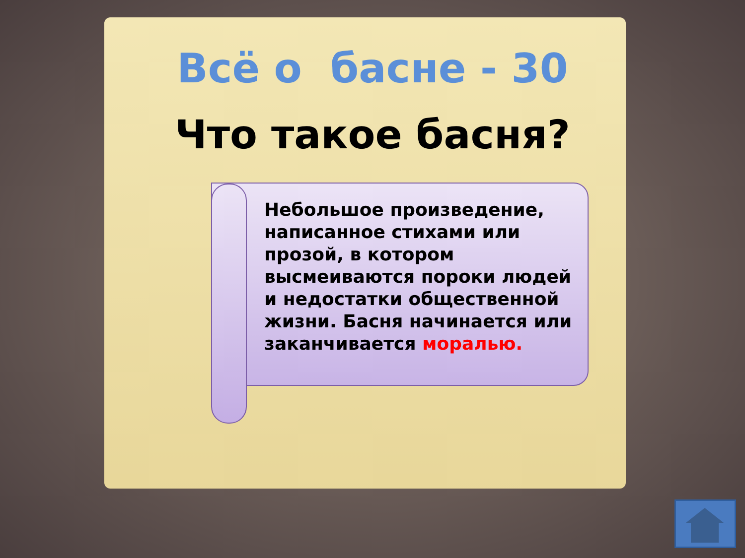Всё о басне - 30
Что такое басня?
Небольшое произведение, написанное стихами или прозой, в котором высмеиваются пороки людей и недостатки общественной жизни. Басня начинается или заканчивается моралью.